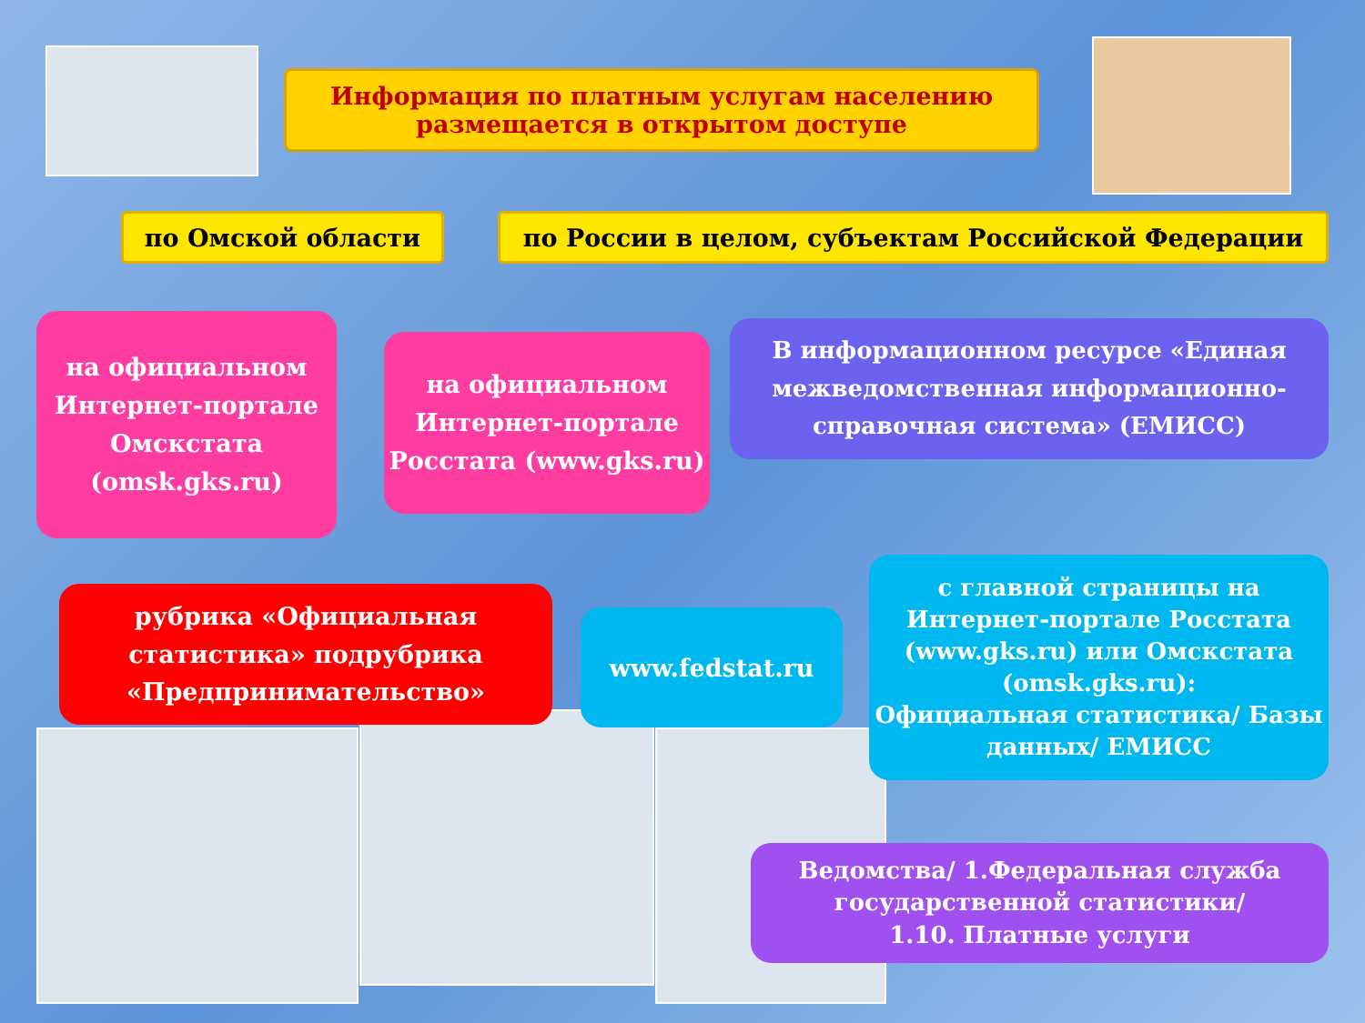Информация по платным услугам населению
размещается в открытом доступе
по Омской области по России в целом, субъектам Российской Федерации
на официальном Интернет-портале Омскстата (omsk.gks.ru)
на официальном Интернет-портале Росстата (www.gks.ru)
В информационном ресурсе «Единая межведомственная информационно-справочная система» (ЕМИСС)
рубрика «Официальная статистика» подрубрика «Предпринимательство»
www.fedstat.ru
с главной страницы на Интернет-портале Росстата (www.gks.ru) или Омскстата (omsk.gks.ru):
Официальная статистика/ Базы данных/ ЕМИСС
Ведомства/ 1.Федеральная служба государственной статистики/
1.10. Платные услуги